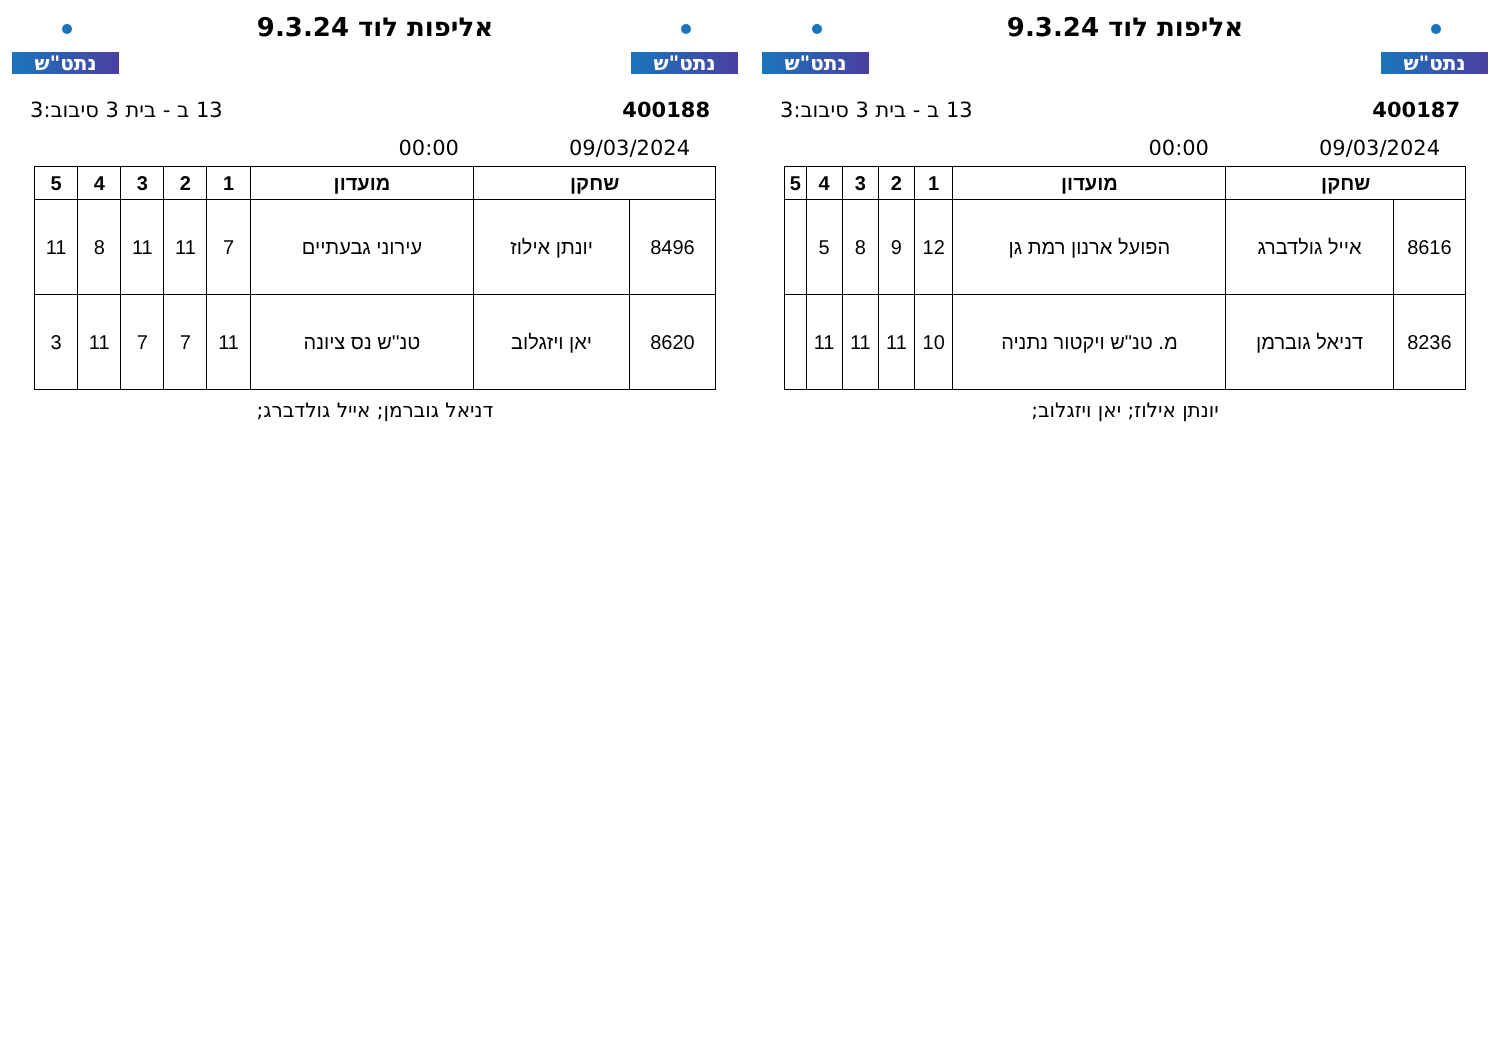נתט"ש
אליפות לוד 9.3.24
נתט"ש
400187 13 ב - בית 3 סיבוב:3
09/03/2024 00:00
| שחקן | | מועדון | 1 | 2 | 3 | 4 | 5 |
| --- | --- | --- | --- | --- | --- | --- | --- |
| 8616 | אייל גולדברג | הפועל ארנון רמת גן | 12 | 9 | 8 | 5 | |
| 8236 | דניאל גוברמן | מ. טנ"ש ויקטור נתניה | 10 | 11 | 11 | 11 | |
יונתן אילוז; יאן ויזגלוב;
נתט"ש
אליפות לוד 9.3.24
נתט"ש
400188 13 ב - בית 3 סיבוב:3
09/03/2024 00:00
| שחקן | | מועדון | 1 | 2 | 3 | 4 | 5 |
| --- | --- | --- | --- | --- | --- | --- | --- |
| 8496 | יונתן אילוז | עירוני גבעתיים | 7 | 11 | 11 | 8 | 11 |
| 8620 | יאן ויזגלוב | טנ''ש נס ציונה | 11 | 7 | 7 | 11 | 3 |
דניאל גוברמן; אייל גולדברג;